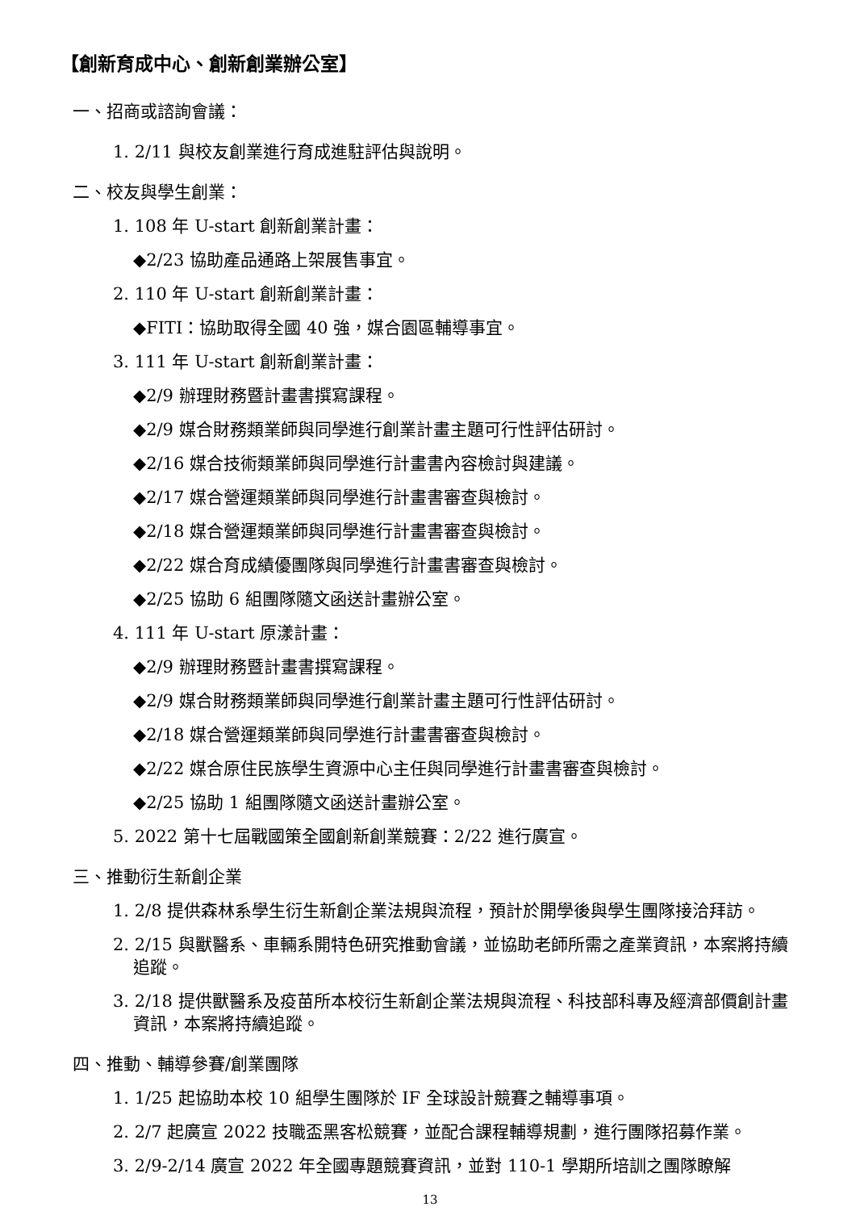【創新育成中心、創新創業辦公室】
一、招商或諮詢會議：
1. 2/11 與校友創業進行育成進駐評估與說明。
二、校友與學生創業：
1. 108 年 U-start 創新創業計畫：
◆2/23 協助產品通路上架展售事宜。
2. 110 年 U-start 創新創業計畫：
◆FITI：協助取得全國 40 強，媒合園區輔導事宜。
3. 111 年 U-start 創新創業計畫：
◆2/9 辦理財務暨計畫書撰寫課程。
◆2/9 媒合財務類業師與同學進行創業計畫主題可行性評估研討。
◆2/16 媒合技術類業師與同學進行計畫書內容檢討與建議。
◆2/17 媒合營運類業師與同學進行計畫書審查與檢討。
◆2/18 媒合營運類業師與同學進行計畫書審查與檢討。
◆2/22 媒合育成績優團隊與同學進行計畫書審查與檢討。
◆2/25 協助 6 組團隊隨文函送計畫辦公室。
4. 111 年 U-start 原漾計畫：
◆2/9 辦理財務暨計畫書撰寫課程。
◆2/9 媒合財務類業師與同學進行創業計畫主題可行性評估研討。
◆2/18 媒合營運類業師與同學進行計畫書審查與檢討。
◆2/22 媒合原住民族學生資源中心主任與同學進行計畫書審查與檢討。
◆2/25 協助 1 組團隊隨文函送計畫辦公室。
5. 2022 第十七屆戰國策全國創新創業競賽：2/22 進行廣宣。
三、推動衍生新創企業
1. 2/8 提供森林系學生衍生新創企業法規與流程，預計於開學後與學生團隊接洽拜訪。
2. 2/15 與獸醫系、車輛系開特色研究推動會議，並協助老師所需之產業資訊，本案將持續追蹤。
3. 2/18 提供獸醫系及疫苗所本校衍生新創企業法規與流程、科技部科專及經濟部價創計畫資訊，本案將持續追蹤。
四、推動、輔導參賽/創業團隊
1. 1/25 起協助本校 10 組學生團隊於 IF 全球設計競賽之輔導事項。
2. 2/7 起廣宣 2022 技職盃黑客松競賽，並配合課程輔導規劃，進行團隊招募作業。
3. 2/9-2/14 廣宣 2022 年全國專題競賽資訊，並對 110-1 學期所培訓之團隊瞭解
13